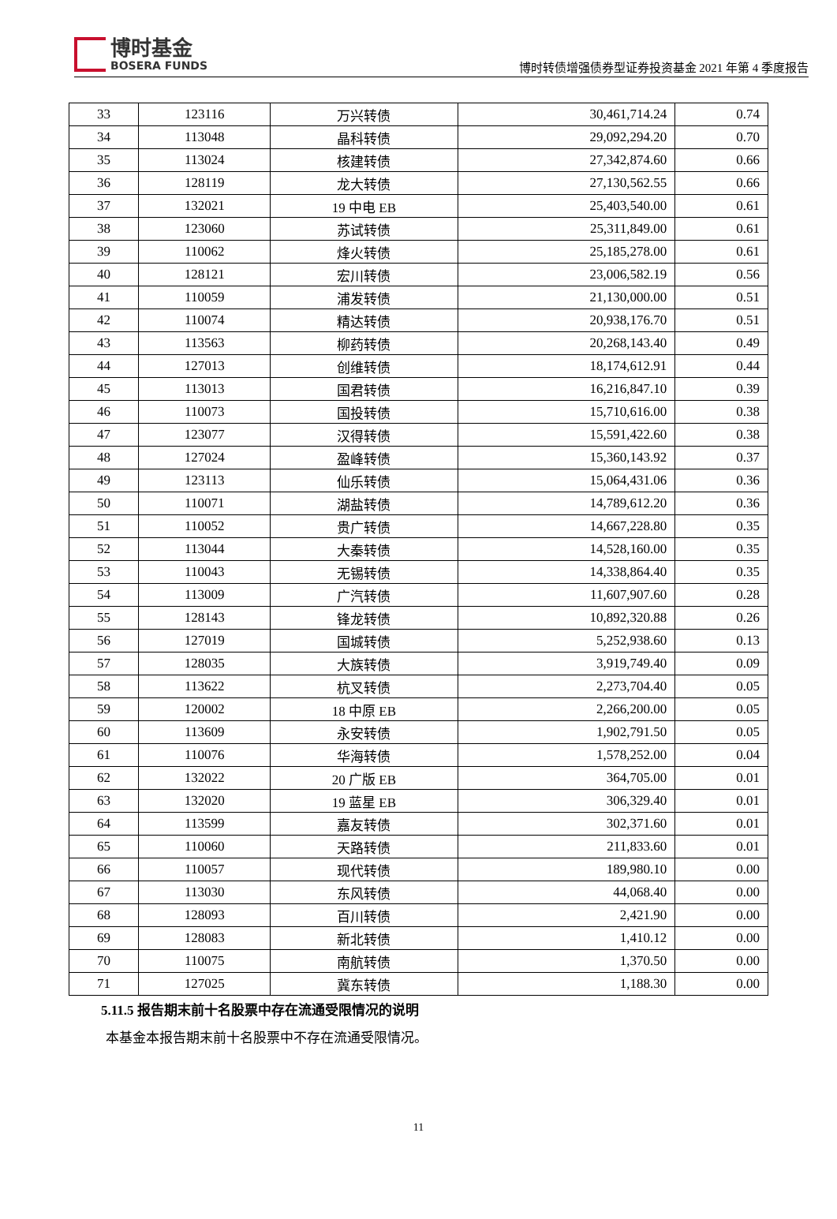博时基金
BOSERA FUNDS
博时转债增强债券型证券投资基金 2021 年第 4 季度报告
| 33 | 123116 | 万兴转债 | 30,461,714.24 | 0.74 |
| 34 | 113048 | 晶科转债 | 29,092,294.20 | 0.70 |
| 35 | 113024 | 核建转债 | 27,342,874.60 | 0.66 |
| 36 | 128119 | 龙大转债 | 27,130,562.55 | 0.66 |
| 37 | 132021 | 19 中电 EB | 25,403,540.00 | 0.61 |
| 38 | 123060 | 苏试转债 | 25,311,849.00 | 0.61 |
| 39 | 110062 | 烽火转债 | 25,185,278.00 | 0.61 |
| 40 | 128121 | 宏川转债 | 23,006,582.19 | 0.56 |
| 41 | 110059 | 浦发转债 | 21,130,000.00 | 0.51 |
| 42 | 110074 | 精达转债 | 20,938,176.70 | 0.51 |
| 43 | 113563 | 柳药转债 | 20,268,143.40 | 0.49 |
| 44 | 127013 | 创维转债 | 18,174,612.91 | 0.44 |
| 45 | 113013 | 国君转债 | 16,216,847.10 | 0.39 |
| 46 | 110073 | 国投转债 | 15,710,616.00 | 0.38 |
| 47 | 123077 | 汉得转债 | 15,591,422.60 | 0.38 |
| 48 | 127024 | 盈峰转债 | 15,360,143.92 | 0.37 |
| 49 | 123113 | 仙乐转债 | 15,064,431.06 | 0.36 |
| 50 | 110071 | 湖盐转债 | 14,789,612.20 | 0.36 |
| 51 | 110052 | 贵广转债 | 14,667,228.80 | 0.35 |
| 52 | 113044 | 大秦转债 | 14,528,160.00 | 0.35 |
| 53 | 110043 | 无锡转债 | 14,338,864.40 | 0.35 |
| 54 | 113009 | 广汽转债 | 11,607,907.60 | 0.28 |
| 55 | 128143 | 锋龙转债 | 10,892,320.88 | 0.26 |
| 56 | 127019 | 国城转债 | 5,252,938.60 | 0.13 |
| 57 | 128035 | 大族转债 | 3,919,749.40 | 0.09 |
| 58 | 113622 | 杭叉转债 | 2,273,704.40 | 0.05 |
| 59 | 120002 | 18 中原 EB | 2,266,200.00 | 0.05 |
| 60 | 113609 | 永安转债 | 1,902,791.50 | 0.05 |
| 61 | 110076 | 华海转债 | 1,578,252.00 | 0.04 |
| 62 | 132022 | 20 广版 EB | 364,705.00 | 0.01 |
| 63 | 132020 | 19 蓝星 EB | 306,329.40 | 0.01 |
| 64 | 113599 | 嘉友转债 | 302,371.60 | 0.01 |
| 65 | 110060 | 天路转债 | 211,833.60 | 0.01 |
| 66 | 110057 | 现代转债 | 189,980.10 | 0.00 |
| 67 | 113030 | 东风转债 | 44,068.40 | 0.00 |
| 68 | 128093 | 百川转债 | 2,421.90 | 0.00 |
| 69 | 128083 | 新北转债 | 1,410.12 | 0.00 |
| 70 | 110075 | 南航转债 | 1,370.50 | 0.00 |
| 71 | 127025 | 冀东转债 | 1,188.30 | 0.00 |
5.11.5 报告期末前十名股票中存在流通受限情况的说明
本基金本报告期末前十名股票中不存在流通受限情况。
11